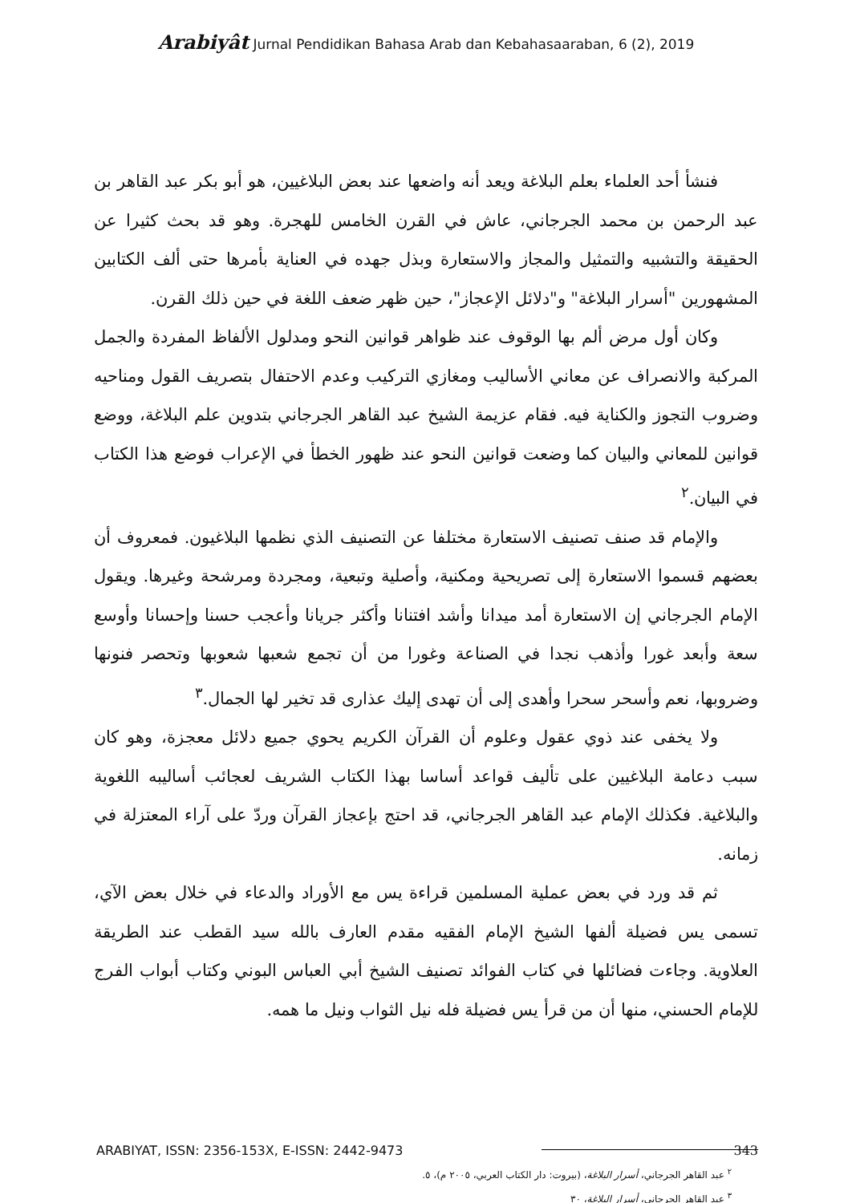Arabiyât Jurnal Pendidikan Bahasa Arab dan Kebahasaaraban, 6 (2), 2019
فنشأ أحد العلماء بعلم البلاغة ويعد أنه واضعها عند بعض البلاغيين، هو أبو بكر عبد القاهر بن عبد الرحمن بن محمد الجرجاني، عاش في القرن الخامس للهجرة. وهو قد بحث كثيرا عن الحقيقة والتشبيه والتمثيل والمجاز والاستعارة وبذل جهده في العناية بأمرها حتى ألف الكتابين المشهورين "أسرار البلاغة" و"دلائل الإعجاز"، حين ظهر ضعف اللغة في حين ذلك القرن.
وكان أول مرض ألم بها الوقوف عند ظواهر قوانين النحو ومدلول الألفاظ المفردة والجمل المركبة والانصراف عن معاني الأساليب ومغازي التركيب وعدم الاحتفال بتصريف القول ومناحيه وضروب التجوز والكناية فيه. فقام عزيمة الشيخ عبد القاهر الجرجاني بتدوين علم البلاغة، ووضع قوانين للمعاني والبيان كما وضعت قوانين النحو عند ظهور الخطأ في الإعراب فوضع هذا الكتاب في البيان.<sup>٢</sup>
والإمام قد صنف تصنيف الاستعارة مختلفا عن التصنيف الذي نظمها البلاغيون. فمعروف أن بعضهم قسموا الاستعارة إلى تصريحية ومكنية، وأصلية وتبعية، ومجردة ومرشحة وغيرها. ويقول الإمام الجرجاني إن الاستعارة أمد ميدانا وأشد افتنانا وأكثر جريانا وأعجب حسنا وإحسانا وأوسع سعة وأبعد غورا وأذهب نجدا في الصناعة وغورا من أن تجمع شعبها شعوبها وتحصر فنونها وضروبها، نعم وأسحر سحرا وأهدى إلى أن تهدى إليك عذارى قد تخير لها الجمال.<sup>٣</sup>
ولا يخفى عند ذوي عقول وعلوم أن القرآن الكريم يحوي جميع دلائل معجزة، وهو كان سبب دعامة البلاغيين على تأليف قواعد أساسا بهذا الكتاب الشريف لعجائب أساليبه اللغوية والبلاغية. فكذلك الإمام عبد القاهر الجرجاني، قد احتج بإعجاز القرآن وردّ على آراء المعتزلة في زمانه.
ثم قد ورد في بعض عملية المسلمين قراءة يس مع الأوراد والدعاء في خلال بعض الآي، تسمى يس فضيلة ألفها الشيخ الإمام الفقيه مقدم العارف بالله سيد القطب عند الطريقة العلاوية. وجاءت فضائلها في كتاب الفوائد تصنيف الشيخ أبي العباس البوني وكتاب أبواب الفرج للإمام الحسني، منها أن من قرأ يس فضيلة فله نيل الثواب ونيل ما همه.
<sup>٢</sup> عبد القاهر الجرجاني، أسرار البلاغة، (بيروت: دار الكتاب العربي، ٢٠٠٥ م)، ٥.
<sup>٣</sup> عبد القاهر الجرجاني، أسرار البلاغة، ٣٠
ARABIYAT, ISSN: 2356-153X, E-ISSN: 2442-9473 343